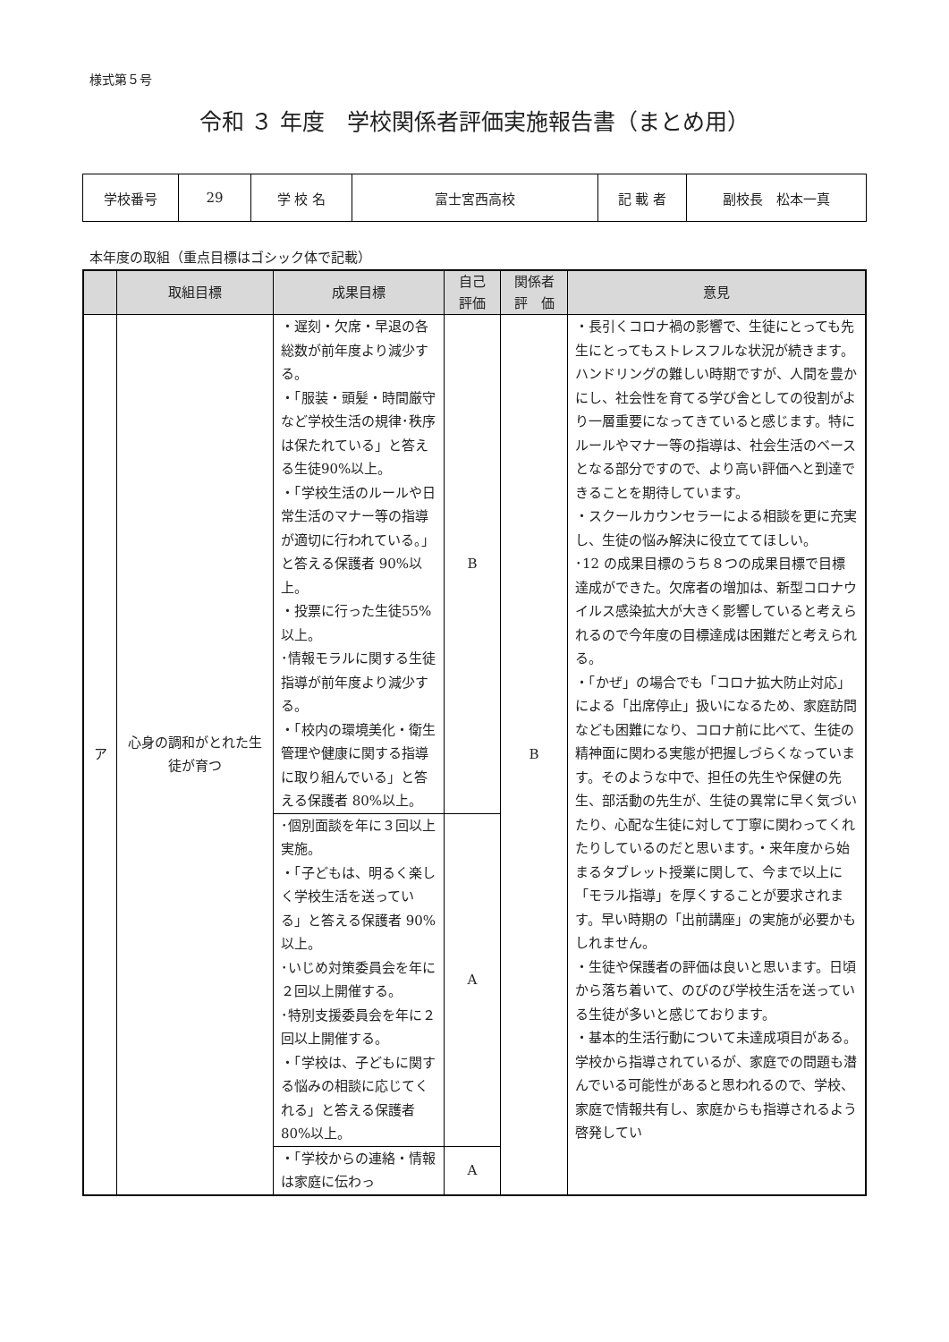様式第５号
令和 ３ 年度　学校関係者評価実施報告書（まとめ用）
| 学校番号 | 29 | 学 校 名 | 富士宮西高校 | 記 載 者 | 副校長 松本一真 |
本年度の取組（重点目標はゴシック体で記載）
| | 取組目標 | 成果目標 | 自己 評価 | 関係者 評 価 | 意見 |
| --- | --- | --- | --- | --- | --- |
| ア | 心身の調和がとれた生徒が育つ | ・遅刻・欠席・早退の各総数が前年度より減少する。 ・「服装・頭髪・時間厳守など学校生活の規律･秩序は保たれている」と答える生徒90%以上。 ・「学校生活のルールや日常生活のマナー等の指導が適切に行われている。」と答える保護者 90%以上。 ・投票に行った生徒55%以上。 ･情報モラルに関する生徒指導が前年度より減少する。 ・「校内の環境美化・衛生管理や健康に関する指導に取り組んでいる」と答える保護者 80%以上。 | B | B | ・長引くコロナ禍の影響で、生徒にとっても先生にとってもストレスフルな状況が続きます。ハンドリングの難しい時期ですが、人間を豊かにし、社会性を育てる学び舎としての役割がより一層重要になってきていると感じます。特にルールやマナー等の指導は、社会生活のベースとなる部分ですので、より高い評価へと到達できることを期待しています。 ・スクールカウンセラーによる相談を更に充実し、生徒の悩み解決に役立ててほしい。 ･12 の成果目標のうち８つの成果目標で目標達成ができた。欠席者の増加は、新型コロナウイルス感染拡大が大きく影響していると考えられるので今年度の目標達成は困難だと考えられる。 ・「かぜ」の場合でも「コロナ拡大防止対応」による「出席停止」扱いになるため、家庭訪問なども困難になり、コロナ前に比べて、生徒の精神面に関わる実態が把握しづらくなっています。そのような中で、担任の先生や保健の先生、部活動の先生が、生徒の異常に早く気づいたり、心配な生徒に対して丁寧に関わってくれたりしているのだと思います。・来年度から始まるタブレット授業に関して、今まで以上に「モラル指導」を厚くすることが要求されます。早い時期の「出前講座」の実施が必要かもしれません。 ・生徒や保護者の評価は良いと思います。日頃から落ち着いて、のびのび学校生活を送っている生徒が多いと感じております。 ・基本的生活行動について未達成項目がある。学校から指導されているが、家庭での問題も潜んでいる可能性があると思われるので、学校、家庭で情報共有し、家庭からも指導されるよう啓発してい |
| | | ･個別面談を年に３回以上実施。 ・「子どもは、明るく楽しく学校生活を送っている」と答える保護者 90%以上。 ･いじめ対策委員会を年に２回以上開催する。 ･特別支援委員会を年に２回以上開催する。 ・「学校は、子どもに関する悩みの相談に応じてくれる」と答える保護者 80%以上。 | A | | |
| | | ・「学校からの連絡・情報は家庭に伝わっ | A | | |